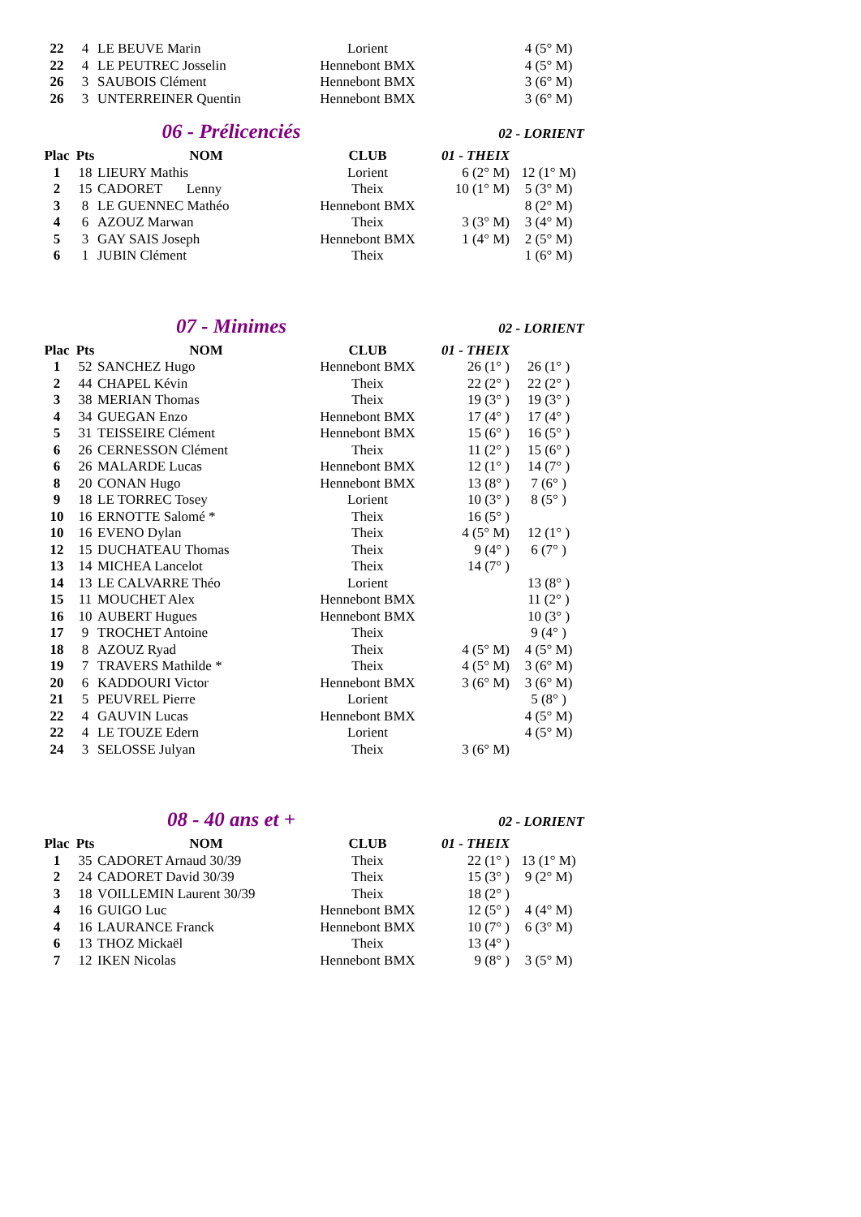| 22 | 4 | LE BEUVE Marin | Lorient | | 4 (5° M) |
| 22 | 4 | LE PEUTREC Josselin | Hennebont BMX | | 4 (5° M) |
| 26 | 3 | SAUBOIS Clément | Hennebont BMX | | 3 (6° M) |
| 26 | 3 | UNTERREINER Quentin | Hennebont BMX | | 3 (6° M) |
06 - Prélicenciés
02 - LORIENT
| Plac | Pts | NOM | CLUB | 01 - THEIX | |
| --- | --- | --- | --- | --- | --- |
| 1 | 18 | LIEURY Mathis | Lorient | 6 (2° M) | 12 (1° M) |
| 2 | 15 | CADORET Lenny | Theix | 10 (1° M) | 5 (3° M) |
| 3 | 8 | LE GUENNEC Mathéo | Hennebont BMX | | 8 (2° M) |
| 4 | 6 | AZOUZ Marwan | Theix | 3 (3° M) | 3 (4° M) |
| 5 | 3 | GAY SAIS Joseph | Hennebont BMX | 1 (4° M) | 2 (5° M) |
| 6 | 1 | JUBIN Clément | Theix | | 1 (6° M) |
07 - Minimes
02 - LORIENT
| Plac | Pts | NOM | CLUB | 01 - THEIX | |
| --- | --- | --- | --- | --- | --- |
| 1 | 52 | SANCHEZ Hugo | Hennebont BMX | 26 (1° ) | 26 (1° ) |
| 2 | 44 | CHAPEL Kévin | Theix | 22 (2° ) | 22 (2° ) |
| 3 | 38 | MERIAN Thomas | Theix | 19 (3° ) | 19 (3° ) |
| 4 | 34 | GUEGAN Enzo | Hennebont BMX | 17 (4° ) | 17 (4° ) |
| 5 | 31 | TEISSEIRE Clément | Hennebont BMX | 15 (6° ) | 16 (5° ) |
| 6 | 26 | CERNESSON Clément | Theix | 11 (2° ) | 15 (6° ) |
| 6 | 26 | MALARDE Lucas | Hennebont BMX | 12 (1° ) | 14 (7° ) |
| 8 | 20 | CONAN Hugo | Hennebont BMX | 13 (8° ) | 7 (6° ) |
| 9 | 18 | LE TORREC Tosey | Lorient | 10 (3° ) | 8 (5° ) |
| 10 | 16 | ERNOTTE Salomé * | Theix | 16 (5° ) | |
| 10 | 16 | EVENO Dylan | Theix | 4 (5° M) | 12 (1° ) |
| 12 | 15 | DUCHATEAU Thomas | Theix | 9 (4° ) | 6 (7° ) |
| 13 | 14 | MICHEA Lancelot | Theix | 14 (7° ) | |
| 14 | 13 | LE CALVARRE Théo | Lorient | | 13 (8° ) |
| 15 | 11 | MOUCHET Alex | Hennebont BMX | | 11 (2° ) |
| 16 | 10 | AUBERT Hugues | Hennebont BMX | | 10 (3° ) |
| 17 | 9 | TROCHET Antoine | Theix | | 9 (4° ) |
| 18 | 8 | AZOUZ Ryad | Theix | 4 (5° M) | 4 (5° M) |
| 19 | 7 | TRAVERS Mathilde * | Theix | 4 (5° M) | 3 (6° M) |
| 20 | 6 | KADDOURI Victor | Hennebont BMX | 3 (6° M) | 3 (6° M) |
| 21 | 5 | PEUVREL Pierre | Lorient | | 5 (8° ) |
| 22 | 4 | GAUVIN Lucas | Hennebont BMX | | 4 (5° M) |
| 22 | 4 | LE TOUZE Edern | Lorient | | 4 (5° M) |
| 24 | 3 | SELOSSE Julyan | Theix | 3 (6° M) | |
08 - 40 ans et +
02 - LORIENT
| Plac | Pts | NOM | CLUB | 01 - THEIX | |
| --- | --- | --- | --- | --- | --- |
| 1 | 35 | CADORET Arnaud 30/39 | Theix | 22 (1° ) | 13 (1° M) |
| 2 | 24 | CADORET David 30/39 | Theix | 15 (3° ) | 9 (2° M) |
| 3 | 18 | VOILLEMIN Laurent 30/39 | Theix | 18 (2° ) | |
| 4 | 16 | GUIGO Luc | Hennebont BMX | 12 (5° ) | 4 (4° M) |
| 4 | 16 | LAURANCE Franck | Hennebont BMX | 10 (7° ) | 6 (3° M) |
| 6 | 13 | THOZ Mickaël | Theix | 13 (4° ) | |
| 7 | 12 | IKEN Nicolas | Hennebont BMX | 9 (8° ) | 3 (5° M) |